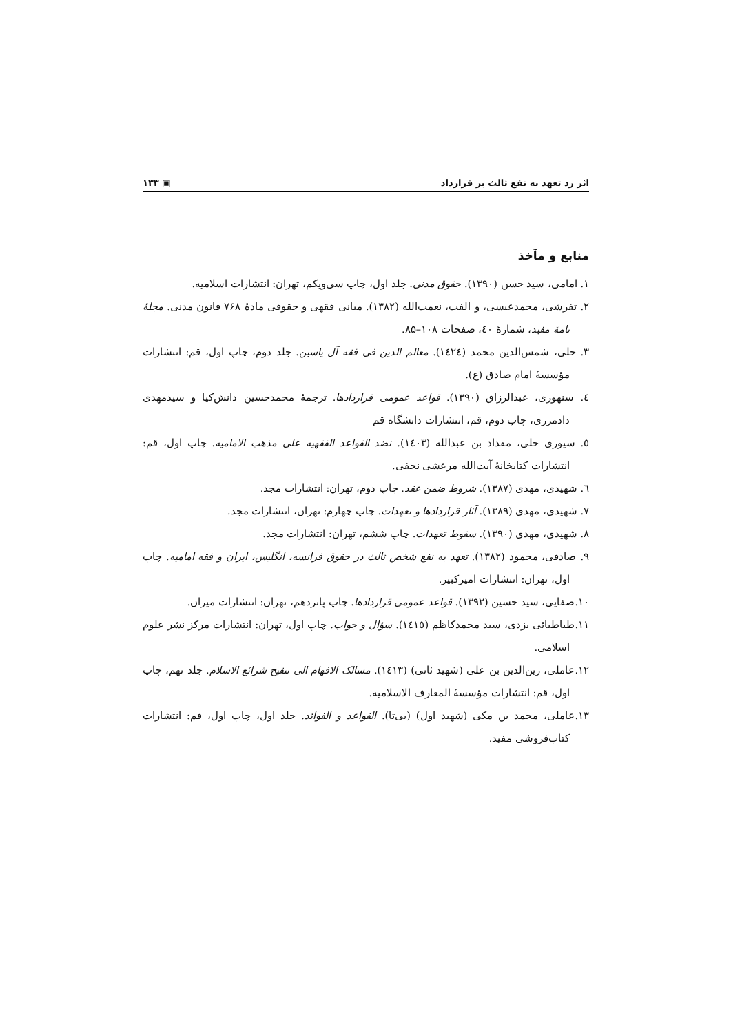اثر رد تعهد به نفع ثالث بر قرارداد ▣ ۱۳۳
منابع و مآخذ
۱. امامی، سید حسن (۱۳۹۰). حقوق مدنی. جلد اول، چاپ سی‌ویکم، تهران: انتشارات اسلامیه.
۲. تفرشی، محمدعیسی، و الفت، نعمت‌الله (۱۳۸۲). مبانی فقهی و حقوقی مادهٔ ۷۶۸ قانون مدنی. مجلهٔ نامهٔ مفید، شمارهٔ ٤٠، صفحات ۱۰۸–۸۵.
۳. حلی، شمس‌الدین محمد (١٤٢٤). معالم الدین فی فقه آل یاسین. جلد دوم، چاپ اول، قم: انتشارات مؤسسهٔ امام صادق (ع).
٤. سنهوری، عبدالرزاق (۱۳۹۰). قواعد عمومی قراردادها. ترجمهٔ محمدحسین دانش‌کیا و سیدمهدی دادمرزی، چاپ دوم، قم، انتشارات دانشگاه قم
٥. سیوری حلی، مقداد بن عبدالله (١٤٠٣). نضد القواعد الفقهیه علی مذهب الامامیه. چاپ اول، قم: انتشارات کتابخانهٔ آیت‌الله مرعشی نجفی.
٦. شهیدی، مهدی (۱۳۸۷). شروط ضمن عقد. چاپ دوم، تهران: انتشارات مجد.
۷. شهیدی، مهدی (۱۳۸۹). آثار قراردادها و تعهدات. چاپ چهارم: تهران، انتشارات مجد.
۸. شهیدی، مهدی (۱۳۹۰). سقوط تعهدات. چاپ ششم، تهران: انتشارات مجد.
۹. صادقی، محمود (۱۳۸۲). تعهد به نفع شخص ثالث در حقوق فرانسه، انگلیس، ایران و فقه امامیه. چاپ اول، تهران: انتشارات امیرکبیر.
۱۰.صفایی، سید حسین (۱۳۹۲). قواعد عمومی قراردادها. چاپ پانزدهم، تهران: انتشارات میزان.
۱۱.طباطبائی یزدی، سید محمدکاظم (١٤١٥). سؤال و جواب. چاپ اول، تهران: انتشارات مرکز نشر علوم اسلامی.
۱۲.عاملی، زین‌الدین بن علی (شهید ثانی) (١٤١٣). مسالک الافهام الی تنقیح شرائع الاسلام. جلد نهم، چاپ اول، قم: انتشارات مؤسسهٔ المعارف الاسلامیه.
۱۳.عاملی، محمد بن مکی (شهید اول) (بی‌تا). القواعد و الفوائد. جلد اول، چاپ اول، قم: انتشارات کتاب‌فروشی مفید.